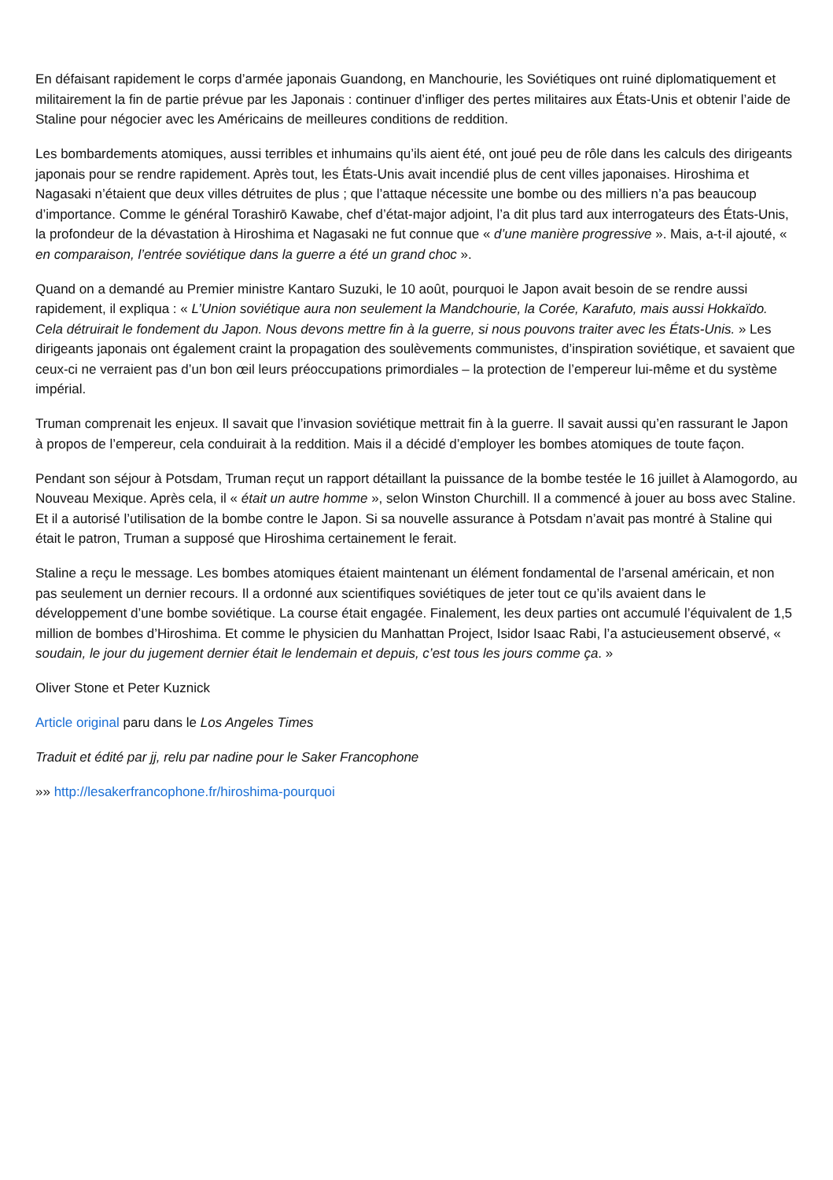En défaisant rapidement le corps d’armée japonais Guandong, en Manchourie, les Soviétiques ont ruiné diplomatiquement et militairement la fin de partie prévue par les Japonais : continuer d’infliger des pertes militaires aux États-Unis et obtenir l’aide de Staline pour négocier avec les Américains de meilleures conditions de reddition.
Les bombardements atomiques, aussi terribles et inhumains qu’ils aient été, ont joué peu de rôle dans les calculs des dirigeants japonais pour se rendre rapidement. Après tout, les États-Unis avait incendié plus de cent villes japonaises. Hiroshima et Nagasaki n’étaient que deux villes détruites de plus ; que l’attaque nécessite une bombe ou des milliers n’a pas beaucoup d’importance. Comme le général Torashirō Kawabe, chef d’état-major adjoint, l’a dit plus tard aux interrogateurs des États-Unis, la profondeur de la dévastation à Hiroshima et Nagasaki ne fut connue que « d’une manière progressive ». Mais, a-t-il ajouté, « en comparaison, l’entrée soviétique dans la guerre a été un grand choc ».
Quand on a demandé au Premier ministre Kantaro Suzuki, le 10 août, pourquoi le Japon avait besoin de se rendre aussi rapidement, il expliqua : « L’Union soviétique aura non seulement la Mandchourie, la Corée, Karafuto, mais aussi Hokkaïdo. Cela détruirait le fondement du Japon. Nous devons mettre fin à la guerre, si nous pouvons traiter avec les États-Unis. » Les dirigeants japonais ont également craint la propagation des soulèvements communistes, d’inspiration soviétique, et savaient que ceux-ci ne verraient pas d’un bon œil leurs préoccupations primordiales – la protection de l’empereur lui-même et du système impérial.
Truman comprenait les enjeux. Il savait que l’invasion soviétique mettrait fin à la guerre. Il savait aussi qu’en rassurant le Japon à propos de l’empereur, cela conduirait à la reddition. Mais il a décidé d’employer les bombes atomiques de toute façon.
Pendant son séjour à Potsdam, Truman reçut un rapport détaillant la puissance de la bombe testée le 16 juillet à Alamogordo, au Nouveau Mexique. Après cela, il « était un autre homme », selon Winston Churchill. Il a commencé à jouer au boss avec Staline. Et il a autorisé l’utilisation de la bombe contre le Japon. Si sa nouvelle assurance à Potsdam n’avait pas montré à Staline qui était le patron, Truman a supposé que Hiroshima certainement le ferait.
Staline a reçu le message. Les bombes atomiques étaient maintenant un élément fondamental de l’arsenal américain, et non pas seulement un dernier recours. Il a ordonné aux scientifiques soviétiques de jeter tout ce qu’ils avaient dans le développement d’une bombe soviétique. La course était engagée. Finalement, les deux parties ont accumulé l’équivalent de 1,5 million de bombes d’Hiroshima. Et comme le physicien du Manhattan Project, Isidor Isaac Rabi, l’a astucieusement observé, « soudain, le jour du jugement dernier était le lendemain et depuis, c’est tous les jours comme ça. »
Oliver Stone et Peter Kuznick
Article original paru dans le Los Angeles Times
Traduit et édité par jj, relu par nadine pour le Saker Francophone
»» http://lesakerfrancophone.fr/hiroshima-pourquoi